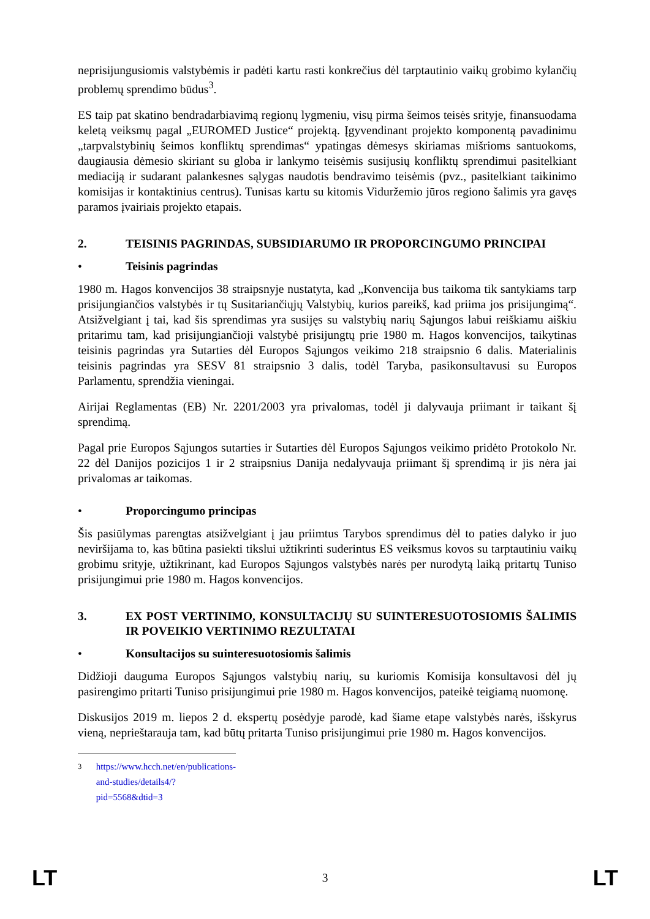neprisijungusiomis valstybėmis ir padėti kartu rasti konkrečius dėl tarptautinio vaikų grobimo kylančių problemų sprendimo būdus<sup>3</sup>.
ES taip pat skatino bendradarbiavimą regionų lygmeniu, visų pirma šeimos teisės srityje, finansuodama keletą veiksmų pagal „EUROMED Justice“ projektą. Įgyvendinant projekto komponentą pavadinimu „tarpvalstybinių šeimos konfliktų sprendimas“ ypatingas dėmesys skiriamas mišrioms santuokoms, daugiausia dėmesio skiriant su globa ir lankymo teisėmis susijusių konfliktų sprendimui pasitelkiant mediaciją ir sudarant palankesnes sąlygas naudotis bendravimo teisėmis (pvz., pasitelkiant taikinimo komisijas ir kontaktinius centrus). Tunisas kartu su kitomis Viduržemio jūros regiono šalimis yra gavęs paramos įvairiais projekto etapais.
2. TEISINIS PAGRINDAS, SUBSIDIARUMO IR PROPORCINGUMO PRINCIPAI
• Teisinis pagrindas
1980 m. Hagos konvencijos 38 straipsnyje nustatyta, kad „Konvencija bus taikoma tik santykiams tarp prisijungiančios valstybės ir tų Susitariančiųjų Valstybių, kurios pareikš, kad priima jos prisijungimą“. Atsižvelgiant į tai, kad šis sprendimas yra susijęs su valstybių narių Sąjungos labui reiškiamu aiškiu pritarimu tam, kad prisijungiančioji valstybė prisijungtų prie 1980 m. Hagos konvencijos, taikytinas teisinis pagrindas yra Sutarties dėl Europos Sąjungos veikimo 218 straipsnio 6 dalis. Materialinis teisinis pagrindas yra SESV 81 straipsnio 3 dalis, todėl Taryba, pasikonsultavusi su Europos Parlamentu, sprendžia vieningai.
Airijai Reglamentas (EB) Nr. 2201/2003 yra privalomas, todėl ji dalyvauja priimant ir taikant šį sprendimą.
Pagal prie Europos Sąjungos sutarties ir Sutarties dėl Europos Sąjungos veikimo pridėto Protokolo Nr. 22 dėl Danijos pozicijos 1 ir 2 straipsnius Danija nedalyvauja priimant šį sprendimą ir jis nėra jai privalomas ar taikomas.
• Proporcingumo principas
Šis pasiūlymas parengtas atsižvelgiant į jau priimtus Tarybos sprendimus dėl to paties dalyko ir juo neviršijama to, kas būtina pasiekti tikslui užtikrinti suderintus ES veiksmus kovos su tarptautiniu vaikų grobimu srityje, užtikrinant, kad Europos Sąjungos valstybės narės per nurodytą laiką pritartų Tuniso prisijungimui prie 1980 m. Hagos konvencijos.
3. EX POST VERTINIMO, KONSULTACIJŲ SU SUINTERESUOTOSIOMIS ŠALIMIS IR POVEIKIO VERTINIMO REZULTATAI
• Konsultacijos su suinteresuotosiomis šalimis
Didžioji dauguma Europos Sąjungos valstybių narių, su kuriomis Komisija konsultavosi dėl jų pasirengimo pritarti Tuniso prisijungimui prie 1980 m. Hagos konvencijos, pateikė teigiamą nuomonę.
Diskusijos 2019 m. liepos 2 d. ekspertų posėdyje parodė, kad šiame etape valstybės narės, išskyrus vieną, neprieštarauja tam, kad būtų pritarta Tuniso prisijungimui prie 1980 m. Hagos konvencijos.
<sup>3</sup> https://www.hcch.net/en/publications-and-studies/details4/?pid=5568&dtid=3
LT 3 LT